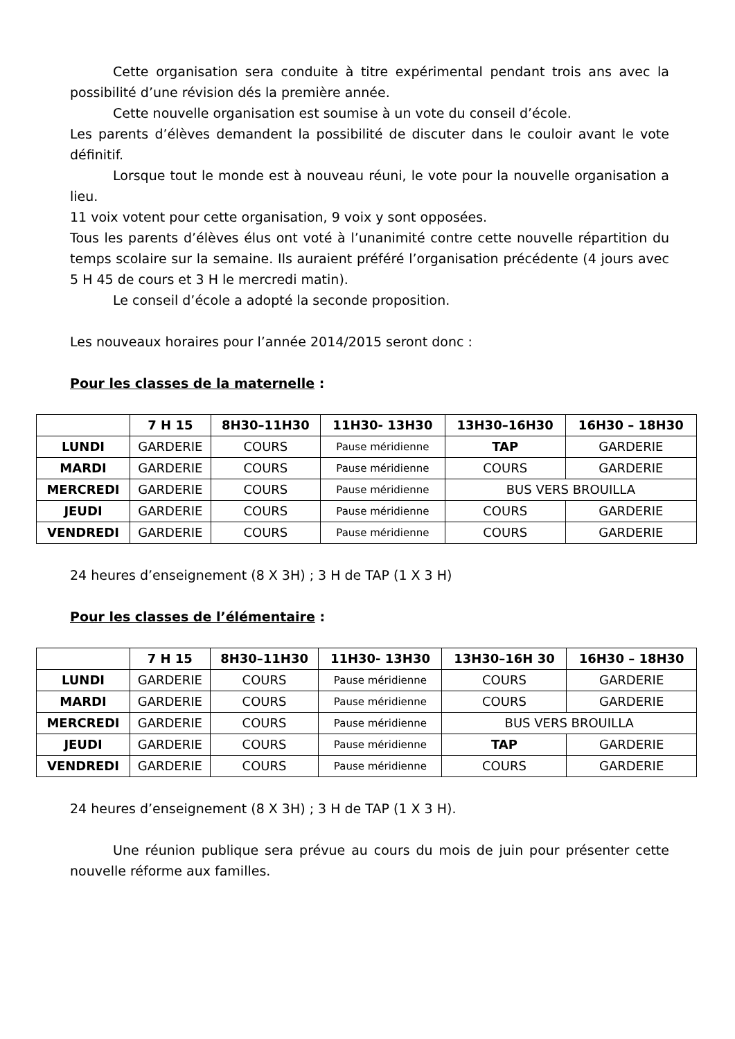Cette organisation sera conduite à titre expérimental pendant trois ans avec la possibilité d’une révision dés la première année.
Cette nouvelle organisation est soumise à un vote du conseil d’école.
Les parents d’élèves demandent la possibilité de discuter dans le couloir avant le vote définitif.
Lorsque tout le monde est à nouveau réuni, le vote pour la nouvelle organisation a lieu.
11 voix votent pour cette organisation, 9 voix y sont opposées.
Tous les parents d’élèves élus ont voté à l’unanimité contre cette nouvelle répartition du temps scolaire sur la semaine. Ils auraient préféré l’organisation précédente (4 jours avec 5 H 45 de cours et 3 H le mercredi matin).
Le conseil d’école a adopté la seconde proposition.
Les nouveaux horaires pour l’année 2014/2015 seront donc :
Pour les classes de la maternelle :
| | 7 H 15 | 8H30–11H30 | 11H30- 13H30 | 13H30–16H30 | 16H30 – 18H30 |
| --- | --- | --- | --- | --- | --- |
| LUNDI | GARDERIE | COURS | Pause méridienne | TAP | GARDERIE |
| MARDI | GARDERIE | COURS | Pause méridienne | COURS | GARDERIE |
| MERCREDI | GARDERIE | COURS | Pause méridienne | BUS VERS BROUILLA | |
| JEUDI | GARDERIE | COURS | Pause méridienne | COURS | GARDERIE |
| VENDREDI | GARDERIE | COURS | Pause méridienne | COURS | GARDERIE |
24 heures d’enseignement (8 X 3H) ; 3 H de TAP (1 X 3 H)
Pour les classes de l’élémentaire :
| | 7 H 15 | 8H30–11H30 | 11H30- 13H30 | 13H30–16H 30 | 16H30 – 18H30 |
| --- | --- | --- | --- | --- | --- |
| LUNDI | GARDERIE | COURS | Pause méridienne | COURS | GARDERIE |
| MARDI | GARDERIE | COURS | Pause méridienne | COURS | GARDERIE |
| MERCREDI | GARDERIE | COURS | Pause méridienne | BUS VERS BROUILLA | |
| JEUDI | GARDERIE | COURS | Pause méridienne | TAP | GARDERIE |
| VENDREDI | GARDERIE | COURS | Pause méridienne | COURS | GARDERIE |
24 heures d’enseignement (8 X 3H) ; 3 H de TAP (1 X 3 H).
Une réunion publique sera prévue au cours du mois de juin pour présenter cette nouvelle réforme aux familles.